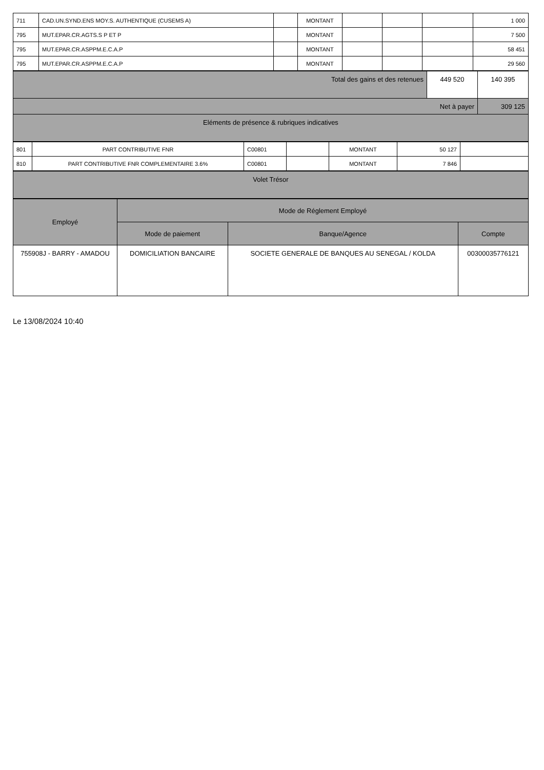| 711 | CAD.UN.SYND.ENS MOY.S. AUTHENTIQUE (CUSEMS A) | | MONTANT | | | | 1 000 |
| 795 | MUT.EPAR.CR.AGTS.S P ET P | | MONTANT | | | | 7 500 |
| 795 | MUT.EPAR.CR.ASPPM.E.C.A.P | | MONTANT | | | | 58 451 |
| 795 | MUT.EPAR.CR.ASPPM.E.C.A.P | | MONTANT | | | | 29 560 |
| Total des gains et des retenues | 449 520 | 140 395 |
| Net à payer | | 309 125 |
| Eléments de présence & rubriques indicatives | | |
| 801 | PART CONTRIBUTIVE FNR | C00801 | | MONTANT | 50 127 | |
| 810 | PART CONTRIBUTIVE FNR COMPLEMENTAIRE 3.6% | C00801 | | MONTANT | 7 846 | |
| Volet Trésor |
| Employé | Mode de Réglement Employé | | |
| | Mode de paiement | Banque/Agence | Compte |
| 755908J - BARRY - AMADOU | DOMICILIATION BANCAIRE | SOCIETE GENERALE DE BANQUES AU SENEGAL / KOLDA | 00300035776121 |
Le 13/08/2024 10:40